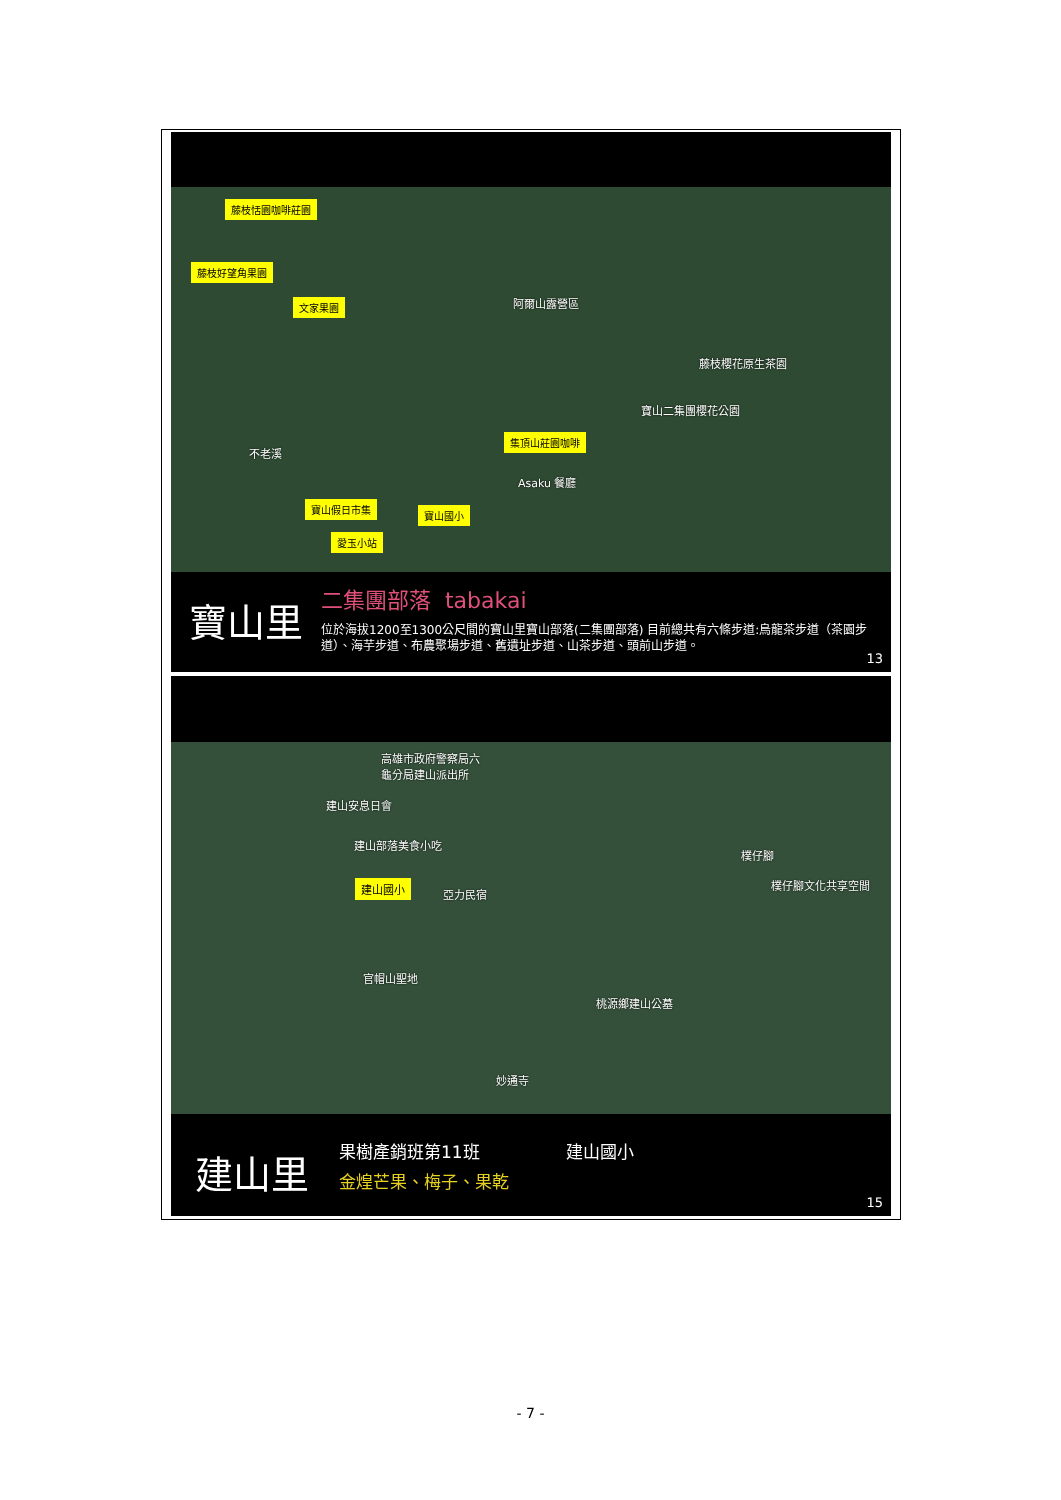藤枝恬園咖啡莊園
藤枝好望角果園
文家果園 阿爾山露營區
藤枝櫻花原生茶園
寶山二集團櫻花公園
集頂山莊園咖啡
不老溪
Asaku 餐廳
寶山假日市集
寶山國小
愛玉小站
寶山里 二集團部落 tabakai
位於海拔1200至1300公尺間的寶山里寶山部落(二集團部落) 目前總共有六條步道:烏龍茶步道（茶園步道）、海芋步道、布農聚場步道、舊遺址步道、山茶步道、頭前山步道。
13
高雄市政府警察局六
龜分局建山派出所
建山安息日會
建山部落美食小吃
樸仔腳
樸仔腳文化共享空間
建山國小
亞力民宿
官帽山聖地
桃源鄉建山公墓
妙通寺
建山里 果樹產銷班第11班 建山國小
金煌芒果、梅子、果乾
15
- 7 -